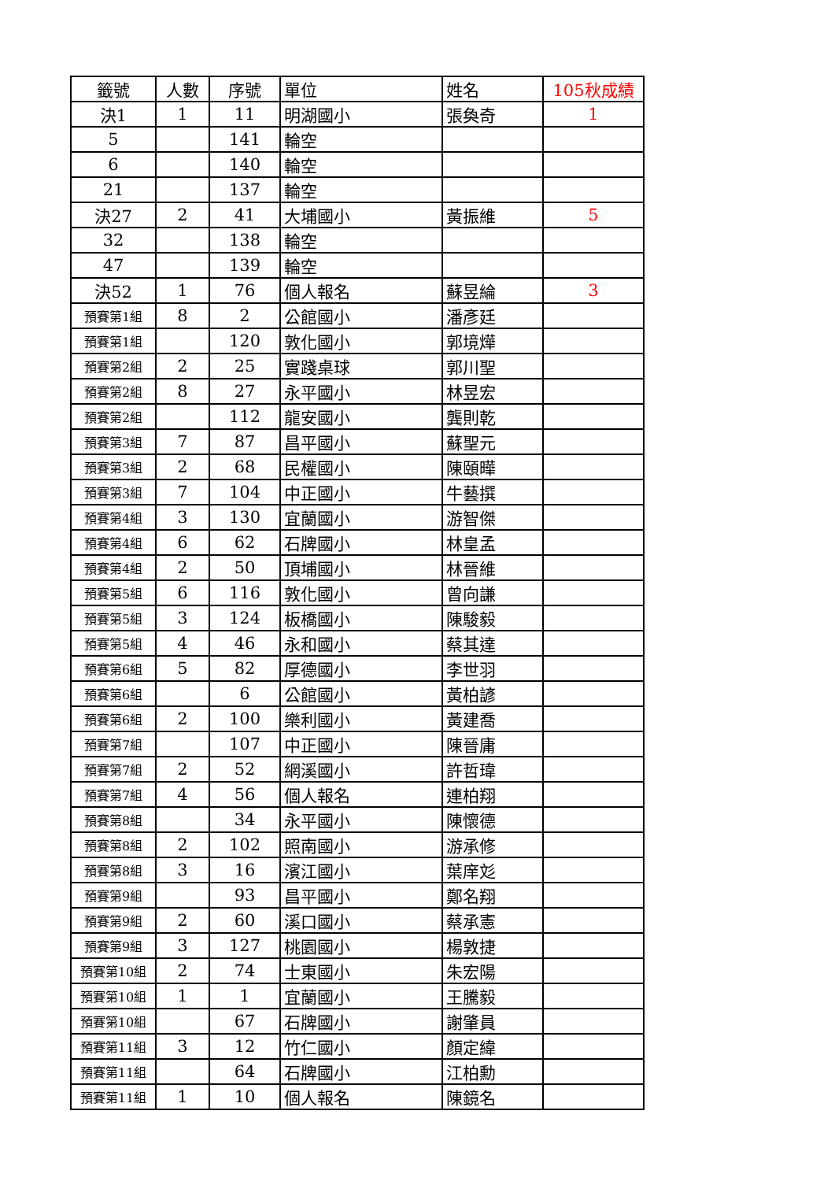| 籤號 | 人數 | 序號 | 單位 | 姓名 | 105秋成績 |
| --- | --- | --- | --- | --- | --- |
| 決1 | 1 | 11 | 明湖國小 | 張奐奇 | 1 |
| 5 | | 141 | 輪空 | | |
| 6 | | 140 | 輪空 | | |
| 21 | | 137 | 輪空 | | |
| 決27 | 2 | 41 | 大埔國小 | 黃振維 | 5 |
| 32 | | 138 | 輪空 | | |
| 47 | | 139 | 輪空 | | |
| 決52 | 1 | 76 | 個人報名 | 蘇昱綸 | 3 |
| 預賽第1組 | 8 | 2 | 公館國小 | 潘彥廷 | |
| 預賽第1組 | | 120 | 敦化國小 | 郭境燁 | |
| 預賽第2組 | 2 | 25 | 實踐桌球 | 郭川聖 | |
| 預賽第2組 | 8 | 27 | 永平國小 | 林昱宏 | |
| 預賽第2組 | | 112 | 龍安國小 | 龔則乾 | |
| 預賽第3組 | 7 | 87 | 昌平國小 | 蘇聖元 | |
| 預賽第3組 | 2 | 68 | 民權國小 | 陳頤曄 | |
| 預賽第3組 | 7 | 104 | 中正國小 | 牛藝撰 | |
| 預賽第4組 | 3 | 130 | 宜蘭國小 | 游智傑 | |
| 預賽第4組 | 6 | 62 | 石牌國小 | 林皇孟 | |
| 預賽第4組 | 2 | 50 | 頂埔國小 | 林晉維 | |
| 預賽第5組 | 6 | 116 | 敦化國小 | 曾向謙 | |
| 預賽第5組 | 3 | 124 | 板橋國小 | 陳駿毅 | |
| 預賽第5組 | 4 | 46 | 永和國小 | 蔡其達 | |
| 預賽第6組 | 5 | 82 | 厚德國小 | 李世羽 | |
| 預賽第6組 | | 6 | 公館國小 | 黃柏諺 | |
| 預賽第6組 | 2 | 100 | 樂利國小 | 黃建喬 | |
| 預賽第7組 | | 107 | 中正國小 | 陳晉庸 | |
| 預賽第7組 | 2 | 52 | 網溪國小 | 許哲瑋 | |
| 預賽第7組 | 4 | 56 | 個人報名 | 連柏翔 | |
| 預賽第8組 | | 34 | 永平國小 | 陳懷德 | |
| 預賽第8組 | 2 | 102 | 照南國小 | 游承修 | |
| 預賽第8組 | 3 | 16 | 濱江國小 | 葉庠彣 | |
| 預賽第9組 | | 93 | 昌平國小 | 鄭名翔 | |
| 預賽第9組 | 2 | 60 | 溪口國小 | 蔡承憲 | |
| 預賽第9組 | 3 | 127 | 桃園國小 | 楊敦捷 | |
| 預賽第10組 | 2 | 74 | 士東國小 | 朱宏陽 | |
| 預賽第10組 | 1 | 1 | 宜蘭國小 | 王騰毅 | |
| 預賽第10組 | | 67 | 石牌國小 | 謝肇員 | |
| 預賽第11組 | 3 | 12 | 竹仁國小 | 顏定緯 | |
| 預賽第11組 | | 64 | 石牌國小 | 江柏勳 | |
| 預賽第11組 | 1 | 10 | 個人報名 | 陳鏡名 | |